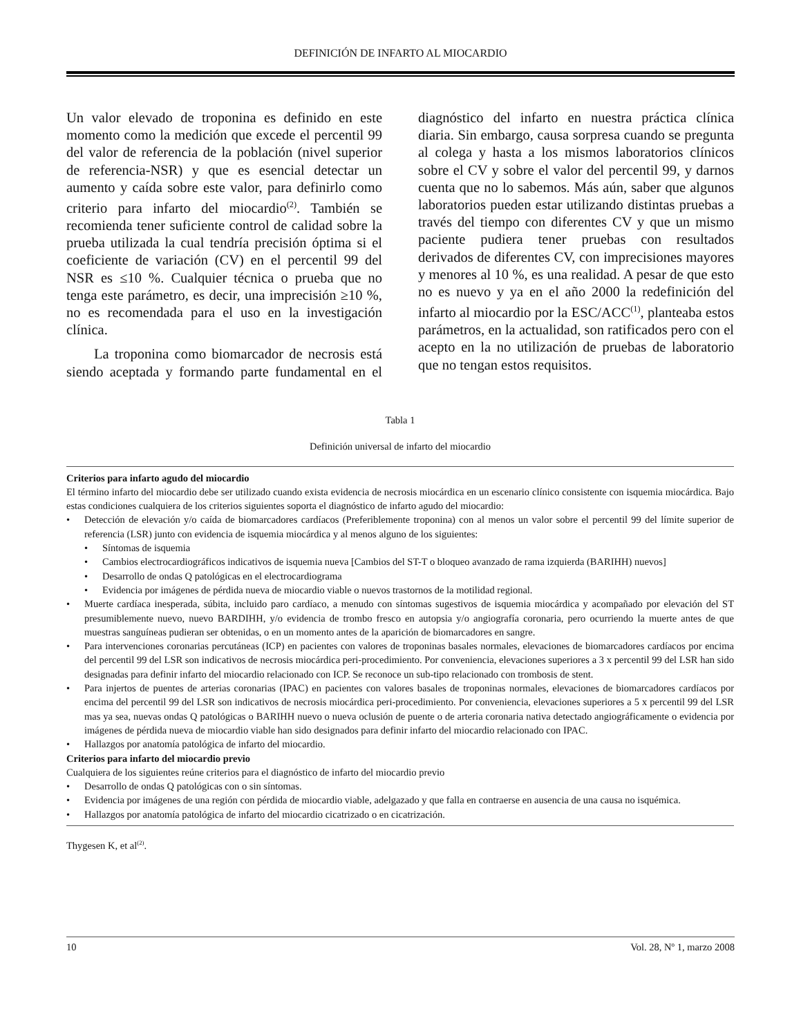DEFINICIÓN DE INFARTO AL MIOCARDIO
Un valor elevado de troponina es definido en este momento como la medición que excede el percentil 99 del valor de referencia de la población (nivel superior de referencia-NSR) y que es esencial detectar un aumento y caída sobre este valor, para definirlo como criterio para infarto del miocardio<sup>(2)</sup>. También se recomienda tener suficiente control de calidad sobre la prueba utilizada la cual tendría precisión óptima si el coeficiente de variación (CV) en el percentil 99 del NSR es ≤10 %. Cualquier técnica o prueba que no tenga este parámetro, es decir, una imprecisión ≥10 %, no es recomendada para el uso en la investigación clínica.
La troponina como biomarcador de necrosis está siendo aceptada y formando parte fundamental en el diagnóstico del infarto en nuestra práctica clínica diaria. Sin embargo, causa sorpresa cuando se pregunta al colega y hasta a los mismos laboratorios clínicos sobre el CV y sobre el valor del percentil 99, y darnos cuenta que no lo sabemos. Más aún, saber que algunos laboratorios pueden estar utilizando distintas pruebas a través del tiempo con diferentes CV y que un mismo paciente pudiera tener pruebas con resultados derivados de diferentes CV, con imprecisiones mayores y menores al 10 %, es una realidad. A pesar de que esto no es nuevo y ya en el año 2000 la redefinición del infarto al miocardio por la ESC/ACC<sup>(1)</sup>, planteaba estos parámetros, en la actualidad, son ratificados pero con el acepto en la no utilización de pruebas de laboratorio que no tengan estos requisitos.
Tabla 1
Definición universal de infarto del miocardio
Criterios para infarto agudo del miocardio
El término infarto del miocardio debe ser utilizado cuando exista evidencia de necrosis miocárdica en un escenario clínico consistente con isquemia miocárdica. Bajo estas condiciones cualquiera de los criterios siguientes soporta el diagnóstico de infarto agudo del miocardio:
• Detección de elevación y/o caída de biomarcadores cardíacos (Preferiblemente troponina) con al menos un valor sobre el percentil 99 del límite superior de referencia (LSR) junto con evidencia de isquemia miocárdica y al menos alguno de los siguientes:
• Síntomas de isquemia
• Cambios electrocardiográficos indicativos de isquemia nueva [Cambios del ST-T o bloqueo avanzado de rama izquierda (BARIHH) nuevos]
• Desarrollo de ondas Q patológicas en el electrocardiograma
• Evidencia por imágenes de pérdida nueva de miocardio viable o nuevos trastornos de la motilidad regional.
• Muerte cardíaca inesperada, súbita, incluido paro cardíaco, a menudo con síntomas sugestivos de isquemia miocárdica y acompañado por elevación del ST presumiblemente nuevo, nuevo BARDIHH, y/o evidencia de trombo fresco en autopsia y/o angiografía coronaria, pero ocurriendo la muerte antes de que muestras sanguíneas pudieran ser obtenidas, o en un momento antes de la aparición de biomarcadores en sangre.
• Para intervenciones coronarias percutáneas (ICP) en pacientes con valores de troponinas basales normales, elevaciones de biomarcadores cardíacos por encima del percentil 99 del LSR son indicativos de necrosis miocárdica peri-procedimiento. Por conveniencia, elevaciones superiores a 3 x percentil 99 del LSR han sido designadas para definir infarto del miocardio relacionado con ICP. Se reconoce un sub-tipo relacionado con trombosis de stent.
• Para injertos de puentes de arterias coronarias (IPAC) en pacientes con valores basales de troponinas normales, elevaciones de biomarcadores cardíacos por encima del percentil 99 del LSR son indicativos de necrosis miocárdica peri-procedimiento. Por conveniencia, elevaciones superiores a 5 x percentil 99 del LSR mas ya sea, nuevas ondas Q patológicas o BARIHH nuevo o nueva oclusión de puente o de arteria coronaria nativa detectado angiográficamente o evidencia por imágenes de pérdida nueva de miocardio viable han sido designados para definir infarto del miocardio relacionado con IPAC.
• Hallazgos por anatomía patológica de infarto del miocardio.
Criterios para infarto del miocardio previo
Cualquiera de los siguientes reúne criterios para el diagnóstico de infarto del miocardio previo
• Desarrollo de ondas Q patológicas con o sin síntomas.
• Evidencia por imágenes de una región con pérdida de miocardio viable, adelgazado y que falla en contraerse en ausencia de una causa no isquémica.
• Hallazgos por anatomía patológica de infarto del miocardio cicatrizado o en cicatrización.
Thygesen K, et al<sup>(2)</sup>.
10 Vol. 28, Nº 1, marzo 2008